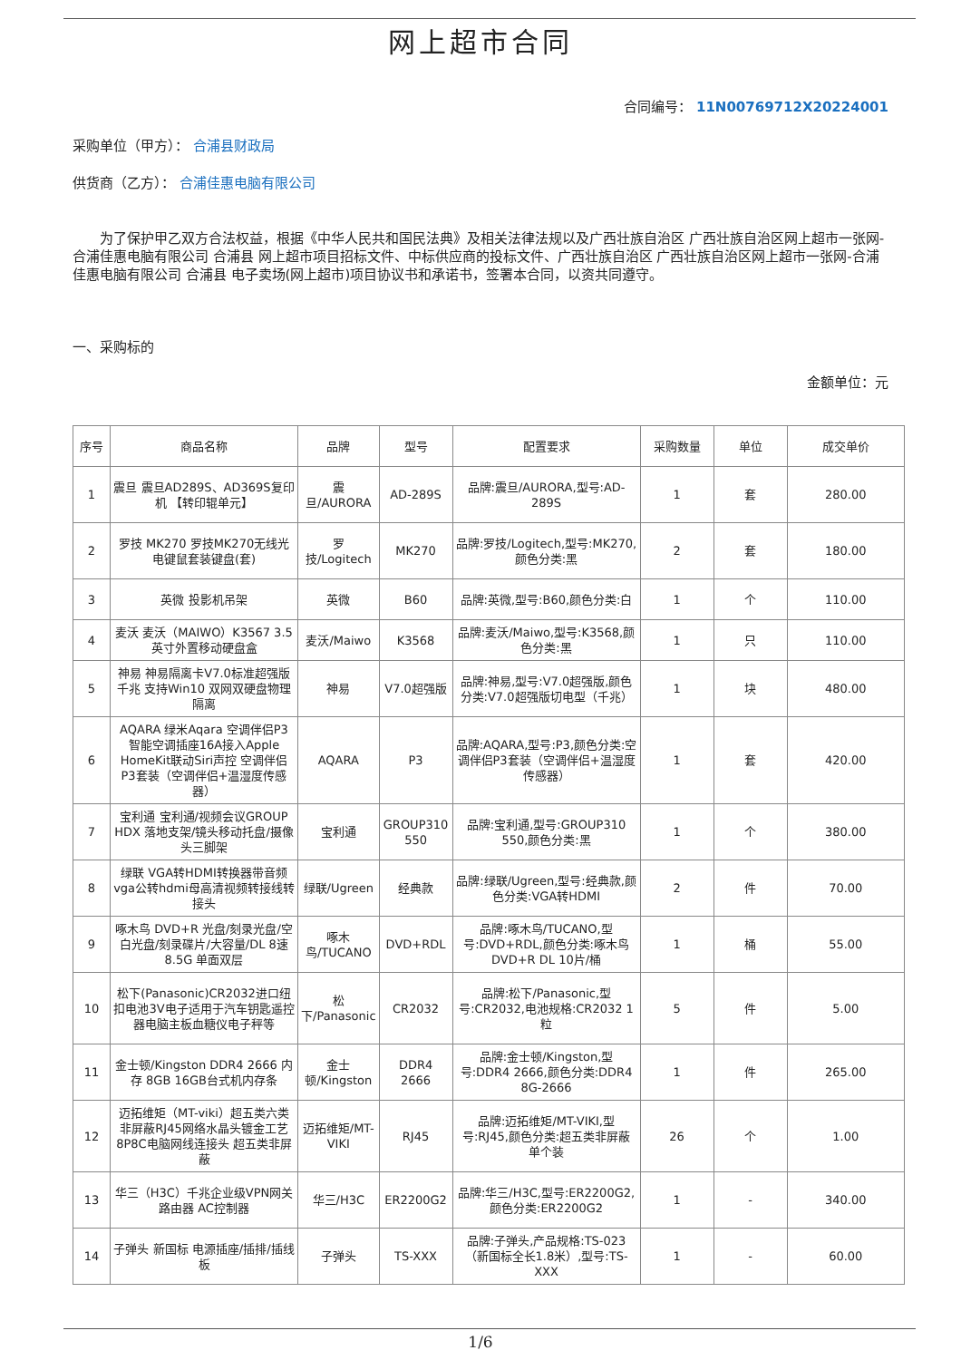网上超市合同
合同编号： 11N00769712X20224001
采购单位（甲方）： 合浦县财政局
供货商（乙方）： 合浦佳惠电脑有限公司
为了保护甲乙双方合法权益，根据《中华人民共和国民法典》及相关法律法规以及广西壮族自治区 广西壮族自治区网上超市一张网-合浦佳惠电脑有限公司 合浦县 网上超市项目招标文件、中标供应商的投标文件、广西壮族自治区 广西壮族自治区网上超市一张网-合浦佳惠电脑有限公司 合浦县 电子卖场(网上超市)项目协议书和承诺书，签署本合同，以资共同遵守。
一、采购标的
金额单位：元
| 序号 | 商品名称 | 品牌 | 型号 | 配置要求 | 采购数量 | 单位 | 成交单价 |
| --- | --- | --- | --- | --- | --- | --- | --- |
| 1 | 震旦 震旦AD289S、AD369S复印机 【转印辊单元】 | 震旦/AURORA | AD-289S | 品牌:震旦/AURORA,型号:AD-289S | 1 | 套 | 280.00 |
| 2 | 罗技 MK270 罗技MK270无线光电键鼠套装键盘(套) | 罗技/Logitech | MK270 | 品牌:罗技/Logitech,型号:MK270,颜色分类:黑 | 2 | 套 | 180.00 |
| 3 | 英微 投影机吊架 | 英微 | B60 | 品牌:英微,型号:B60,颜色分类:白 | 1 | 个 | 110.00 |
| 4 | 麦沃 麦沃（MAIWO）K3567 3.5英寸外置移动硬盘盒 | 麦沃/Maiwo | K3568 | 品牌:麦沃/Maiwo,型号:K3568,颜色分类:黑 | 1 | 只 | 110.00 |
| 5 | 神易 神易隔离卡V7.0标准超强版千兆 支持Win10 双网双硬盘物理隔离 | 神易 | V7.0超强版 | 品牌:神易,型号:V7.0超强版,颜色分类:V7.0超强版切电型（千兆） | 1 | 块 | 480.00 |
| 6 | AQARA 绿米Aqara 空调伴侣P3 智能空调插座16A接入Apple HomeKit联动Siri声控 空调伴侣P3套装（空调伴侣+温湿度传感器） | AQARA | P3 | 品牌:AQARA,型号:P3,颜色分类:空调伴侣P3套装（空调伴侣+温湿度传感器） | 1 | 套 | 420.00 |
| 7 | 宝利通 宝利通/视频会议GROUP HDX 落地支架/镜头移动托盘/摄像头三脚架 | 宝利通 | GROUP310 550 | 品牌:宝利通,型号:GROUP310 550,颜色分类:黑 | 1 | 个 | 380.00 |
| 8 | 绿联 VGA转HDMI转换器带音频 vga公转hdmi母高清视频转接线转接头 | 绿联/Ugreen | 经典款 | 品牌:绿联/Ugreen,型号:经典款,颜色分类:VGA转HDMI | 2 | 件 | 70.00 |
| 9 | 啄木鸟 DVD+R 光盘/刻录光盘/空白光盘/刻录碟片/大容量/DL 8速 8.5G 单面双层 | 啄木鸟/TUCANO | DVD+RDL | 品牌:啄木鸟/TUCANO,型号:DVD+RDL,颜色分类:啄木鸟DVD+R DL 10片/桶 | 1 | 桶 | 55.00 |
| 10 | 松下(Panasonic)CR2032进口纽扣电池3V电子适用于汽车钥匙遥控器电脑主板血糖仪电子秤等 | 松下/Panasonic | CR2032 | 品牌:松下/Panasonic,型号:CR2032,电池规格:CR2032 1粒 | 5 | 件 | 5.00 |
| 11 | 金士顿/Kingston DDR4 2666 内存 8GB 16GB台式机内存条 | 金士顿/Kingston | DDR4 2666 | 品牌:金士顿/Kingston,型号:DDR4 2666,颜色分类:DDR4 8G-2666 | 1 | 件 | 265.00 |
| 12 | 迈拓维矩（MT-viki）超五类六类非屏蔽RJ45网络水晶头镀金工艺8P8C电脑网线连接头 超五类非屏蔽 | 迈拓维矩/MT-VIKI | RJ45 | 品牌:迈拓维矩/MT-VIKI,型号:RJ45,颜色分类:超五类非屏蔽 单个装 | 26 | 个 | 1.00 |
| 13 | 华三（H3C）千兆企业级VPN网关路由器 AC控制器 | 华三/H3C | ER2200G2 | 品牌:华三/H3C,型号:ER2200G2,颜色分类:ER2200G2 | 1 | - | 340.00 |
| 14 | 子弹头 新国标 电源插座/插排/插线板 | 子弹头 | TS-XXX | 品牌:子弹头,产品规格:TS-023（新国标全长1.8米）,型号:TS-XXX | 1 | - | 60.00 |
1/6